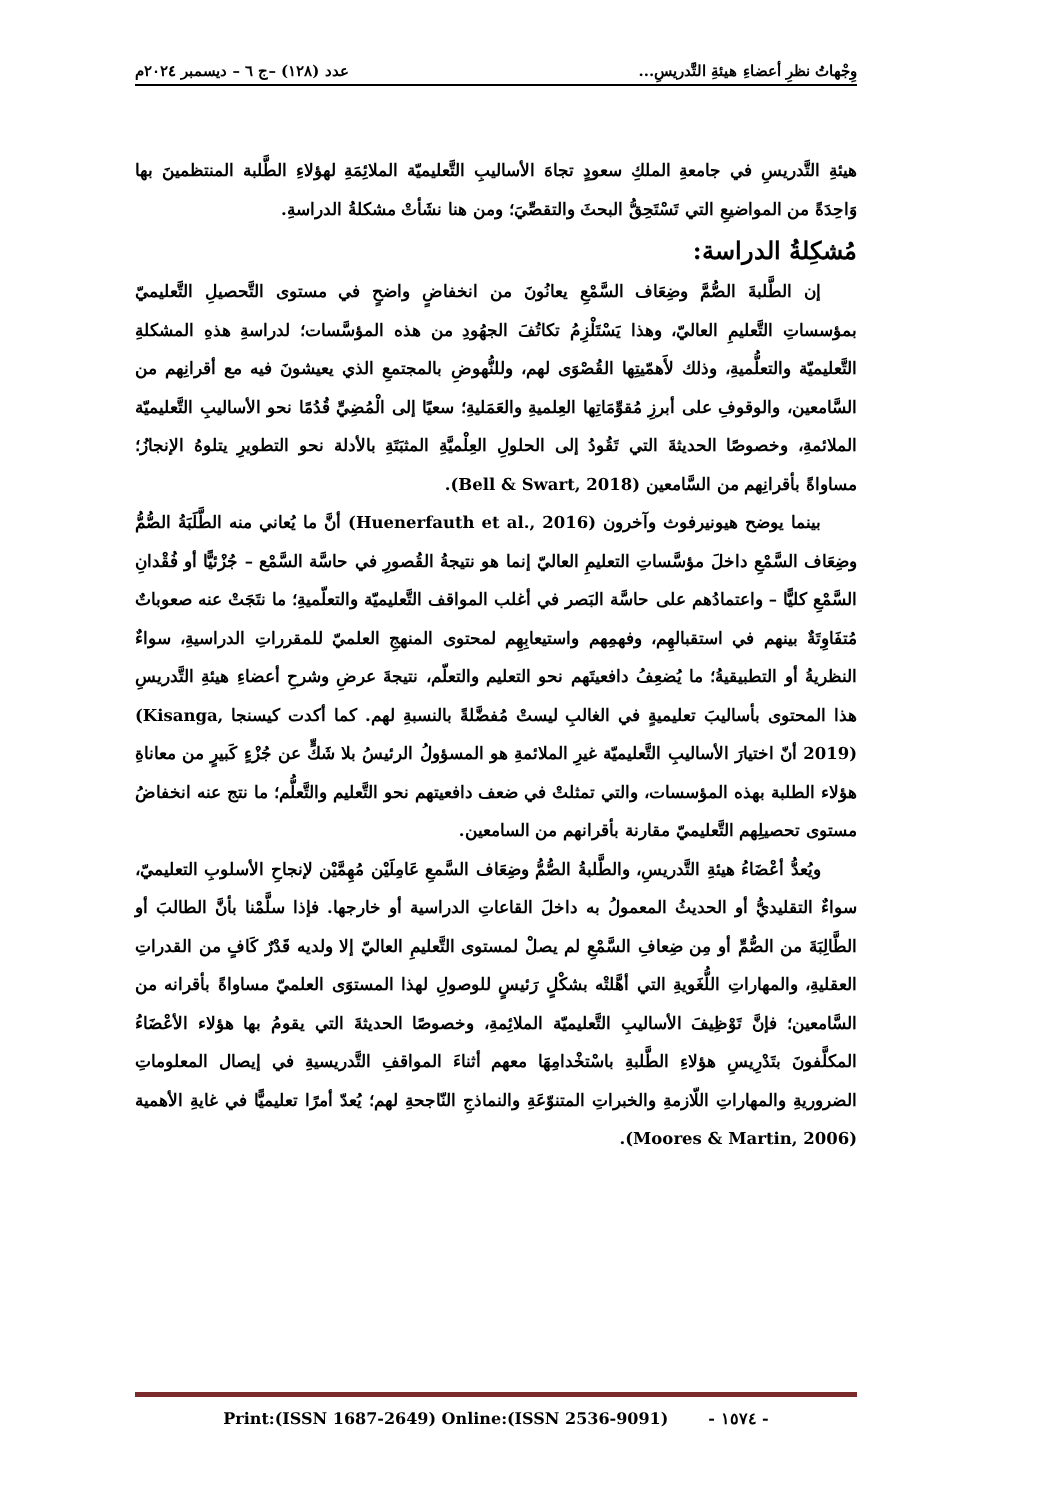وِجْهاتُ نظرِ أعضاءِ هيئةِ التَّدريسِ... عدد (١٢٨) –ج ٦ – ديسمبر ٢٠٢٤م
هيئةِ التَّدريسِ في جامعةِ الملكِ سعودٍ تجاهَ الأساليبِ التَّعليميّة الملائِمَةِ لهؤلاءِ الطَّلبة المنتظمينَ بها وَاحِدَةً من المواضيعِ التي تَسْتَحِقُّ البحثَ والتقصِّيَ؛ ومن هنا نشَأتْ مشكلةُ الدراسةِ.
مُشكِلةُ الدراسة:
إن الطَّلبةَ الصُّمَّ وضِعَاف السَّمْعِ يعانُونَ من انخفاضٍ واضحٍ في مستوى التَّحصيلِ التَّعليميّ بمؤسساتِ التَّعليمِ العاليّ، وهذا يَسْتَلْزِمُ تكاتُفَ الجهُودِ من هذه المؤسَّسات؛ لدراسةِ هذهِ المشكلةِ التَّعليميّة والتعلُّميةِ، وذلك لأَهمّيتِها القُصْوَى لهم، وللنُّهوضِ بالمجتمعِ الذي يعيشونَ فيه مع أقرانِهم من السَّامعين، والوقوفِ على أبرزِ مُقوِّمَاتِها العِلميةِ والعَمَليةِ؛ سعيًا إلى الْمُضِيِّ قُدُمًا نحو الأساليبِ التَّعليميّة الملائمةِ، وخصوصًا الحديثةَ التي تَقُودُ إلى الحلولِ العِلْميَّةِ المثبَتَةِ بالأدلة نحو التطويرِ يتلوهُ الإنجازُ؛ مساواةً بأقرانِهم من السَّامعين (Bell & Swart, 2018).
بينما يوضح هيونيرفوث وآخرون (Huenerfauth et al., 2016) أنَّ ما يُعاني منه الطَّلَبَةُ الصُّمُّ وضِعَاف السَّمْعِ داخلَ مؤسَّساتِ التعليمِ العاليّ إنما هو نتيجةُ القُصورِ في حاسَّة السَّمْع – جُزْئيًّا أو فُقْدانِ السَّمْعِ كليًّا – واعتمادُهم على حاسَّة البَصر في أغلب المواقف التَّعليميّة والتعلّميةِ؛ ما نتَجَتْ عنه صعوباتٌ مُتفَاوِتَةٌ بينهم في استقبالهِم، وفهمِهم واستيعابِهِم لمحتوى المنهجِ العلميّ للمقرراتِ الدراسيةِ، سواءٌ النظريةُ أو التطبيقيةُ؛ ما يُضعِفُ دافعيتَهم نحو التعليم والتعلّم، نتيجةَ عرضِ وشرحِ أعضاءِ هيئةِ التَّدريسِ هذا المحتوى بأساليبَ تعليميةٍ في الغالبِ ليستْ مُفضَّلةً بالنسبةِ لهم. كما أكدت كيسنجا (Kisanga, 2019) أنّ اختيارَ الأساليبِ التَّعليميّة غيرِ الملائمةِ هو المسؤولُ الرئيسُ بلا شَكٍّ عن جُزْءٍ كَبيرٍ من معاناةِ هؤلاء الطلبة بهذه المؤسسات، والتي تمثلتْ في ضعف دافعيتهم نحو التَّعليم والتَّعلُّم؛ ما نتج عنه انخفاضُ مستوى تحصيلِهم التَّعليميّ مقارنة بأقرانهم من السامعين.
ويُعدُّ أعْضَاءُ هيئةِ التَّدريسِ، والطَّلبةُ الصُّمُّ وضِعَاف السَّمعِ عَامِلَيْن مُهِمَّيْن لإنجاحِ الأسلوبِ التعليميّ، سواءٌ التقليديُّ أو الحديثُ المعمولُ به داخلَ القاعاتِ الدراسية أو خارجها. فإذا سلَّمْنا بأنَّ الطالبَ أو الطَّالِبَةَ من الصُّمِّ أو مِن ضِعافِ السَّمْعِ لم يصلْ لمستوى التَّعليمِ العاليّ إلا ولديه قَدْرٌ كَافٍ من القدراتِ العقليةِ، والمهاراتِ اللُّغَويةِ التي أهَّلتْه بشكْلٍ رَئيسٍ للوصولِ لهذا المستوَى العلميّ مساواةً بأقرانه من السَّامعين؛ فإنَّ تَوْظِيفَ الأساليبِ التَّعليميّة الملائِمةِ، وخصوصًا الحديثةَ التي يقومُ بها هؤلاء الأعْضَاءُ المكلَّفونَ بتَدْرِيسِ هؤلاءِ الطَّلبةِ باسْتخْدامِهَا معهم أثناءَ المواقفِ التَّدريسيةِ في إيصال المعلوماتِ الضروريةِ والمهاراتِ اللّازمةِ والخبراتِ المتنوّعَةِ والنماذجِ النّاجحةِ لهم؛ يُعدّ أمرًا تعليميًّا في غايةِ الأهمية (Moores & Martin, 2006).
- ١٥٧٤ - Print:(ISSN 1687-2649) Online:(ISSN 2536-9091)